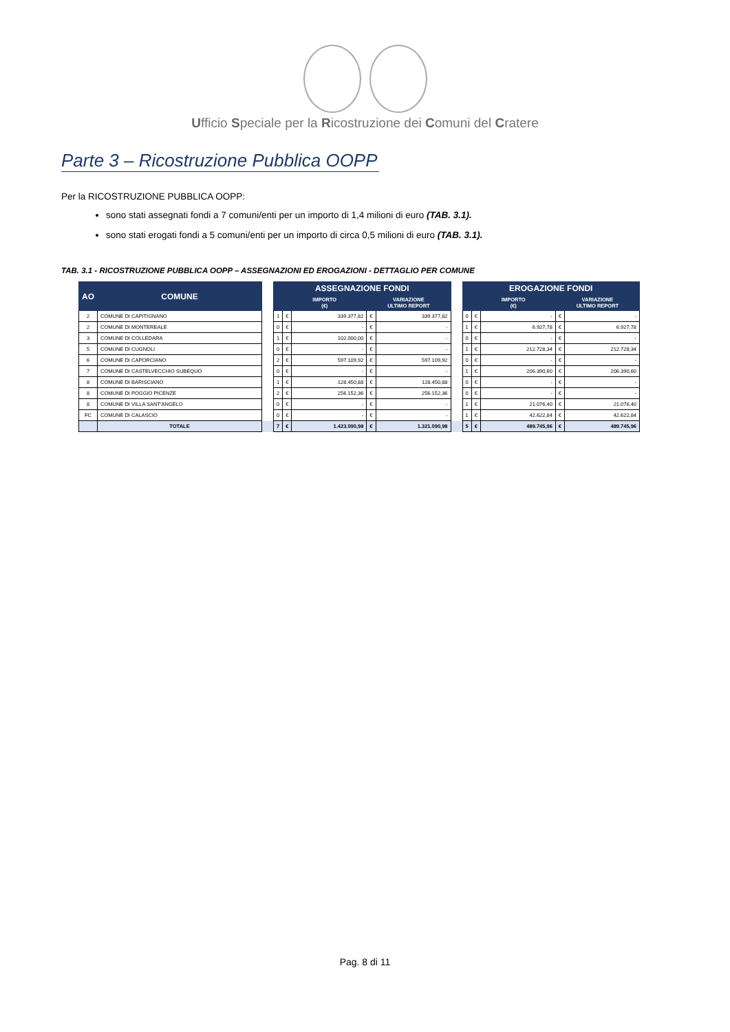Ufficio Speciale per la Ricostruzione dei Comuni del Cratere
Parte 3 – Ricostruzione Pubblica OOPP
Per la RICOSTRUZIONE PUBBLICA OOPP:
sono stati assegnati fondi a 7 comuni/enti per un importo di 1,4 milioni di euro (TAB. 3.1).
sono stati erogati fondi a 5 comuni/enti per un importo di circa 0,5 milioni di euro (TAB. 3.1).
TAB. 3.1 - RICOSTRUZIONE PUBBLICA OOPP – ASSEGNAZIONI ED EROGAZIONI - DETTAGLIO PER COMUNE
| AO | COMUNE | | ASSEGNAZIONE FONDI | | | | | | EROGAZIONE FONDI | | | | |
| | | | | IMPORTO (€) | | VARIAZIONE ULTIMO REPORT | | | | IMPORTO (€) | | VARIAZIONE ULTIMO REPORT | |
| 2 | COMUNE DI CAPITIGNANO | | 1 | € | 339.377,82 | € | 339.377,82 | | 0 | € | - | € | - |
| 2 | COMUNE DI MONTEREALE | | 0 | € | - | € | - | | 1 | € | 6.927,78 | € | 6.927,78 |
| 3 | COMUNE DI COLLEDARA | | 1 | € | 102.000,00 | € | - | | 0 | € | - | € | - |
| 5 | COMUNE DI CUGNOLI | | 0 | € | - | € | - | | 1 | € | 212.728,34 | € | 212.728,34 |
| 6 | COMUNE DI CAPORCIANO | | 2 | € | 597.109,92 | € | 597.109,92 | | 0 | € | - | € | - |
| 7 | COMUNE DI CASTELVECCHIO SUBEQUO | | 0 | € | - | € | - | | 1 | € | 206.390,60 | € | 206.390,60 |
| 8 | COMUNE DI BARISCIANO | | 1 | € | 128.450,88 | € | 128.450,88 | | 0 | € | - | € | - |
| 8 | COMUNE DI POGGIO PICENZE | | 2 | € | 256.152,36 | € | 256.152,36 | | 0 | € | - | € | - |
| 8 | COMUNE DI VILLA SANT'ANGELO | | 0 | € | - | € | - | | 1 | € | 21.076,40 | € | 21.076,40 |
| FC | COMUNE DI CALASCIO | | 0 | € | - | € | - | | 1 | € | 42.622,84 | € | 42.622,84 |
| | TOTALE | | 7 | € | 1.423.090,98 | € | 1.321.090,98 | | 5 | € | 489.745,96 | € | 489.745,96 |
Pag. 8 di 11